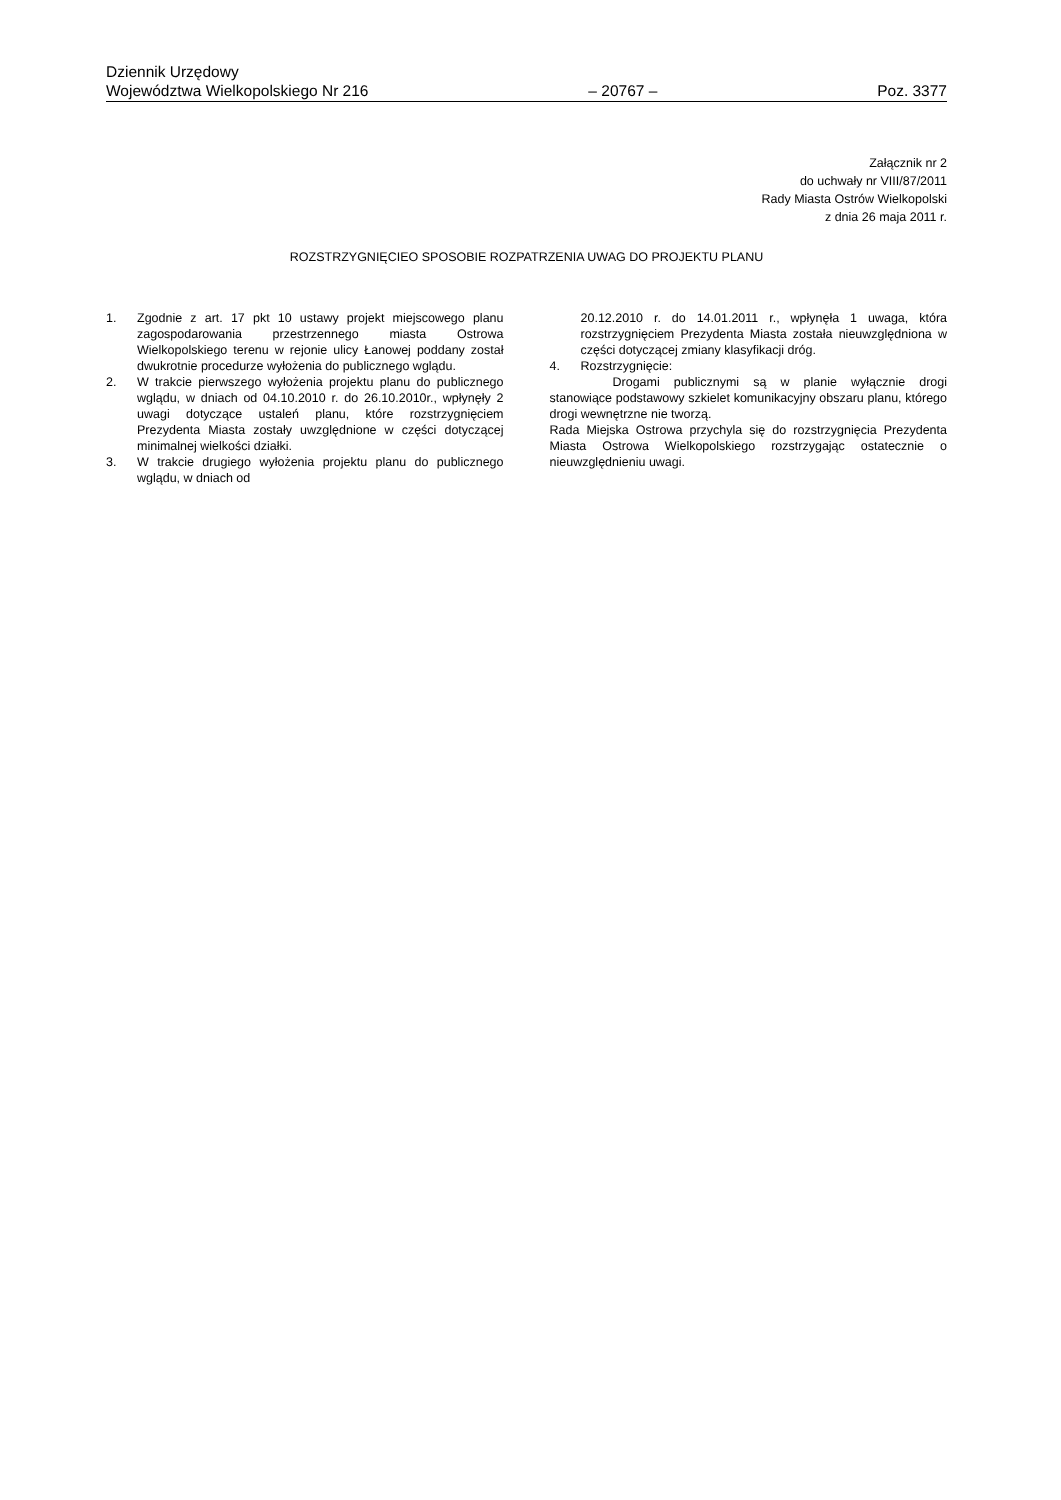Dziennik Urzędowy
Województwa Wielkopolskiego Nr 216 – 20767 – Poz. 3377
Załącznik nr 2
do uchwały nr VIII/87/2011
Rady Miasta Ostrów Wielkopolski
z dnia 26 maja 2011 r.
ROZSTRZYGNIĘCIEO SPOSOBIE ROZPATRZENIA UWAG DO PROJEKTU PLANU
1. Zgodnie z art. 17 pkt 10 ustawy projekt miejscowego planu zagospodarowania przestrzennego miasta Ostrowa Wielkopolskiego terenu w rejonie ulicy Łanowej poddany został dwukrotnie procedurze wyłożenia do publicznego wglądu.
2. W trakcie pierwszego wyłożenia projektu planu do publicznego wglądu, w dniach od 04.10.2010 r. do 26.10.2010r., wpłynęły 2 uwagi dotyczące ustaleń planu, które rozstrzygnięciem Prezydenta Miasta zostały uwzględnione w części dotyczącej minimalnej wielkości działki.
3. W trakcie drugiego wyłożenia projektu planu do publicznego wglądu, w dniach od
20.12.2010 r. do 14.01.2011 r., wpłynęła 1 uwaga, która rozstrzygnięciem Prezydenta Miasta została nieuwzględniona w części dotyczącej zmiany klasyfikacji dróg.
4. Rozstrzygnięcie:
Drogami publicznymi są w planie wyłącznie drogi stanowiące podstawowy szkielet komunikacyjny obszaru planu, którego drogi wewnętrzne nie tworzą.
Rada Miejska Ostrowa przychyla się do rozstrzygnięcia Prezydenta Miasta Ostrowa Wielkopolskiego rozstrzygając ostatecznie o nieuwzględnieniu uwagi.